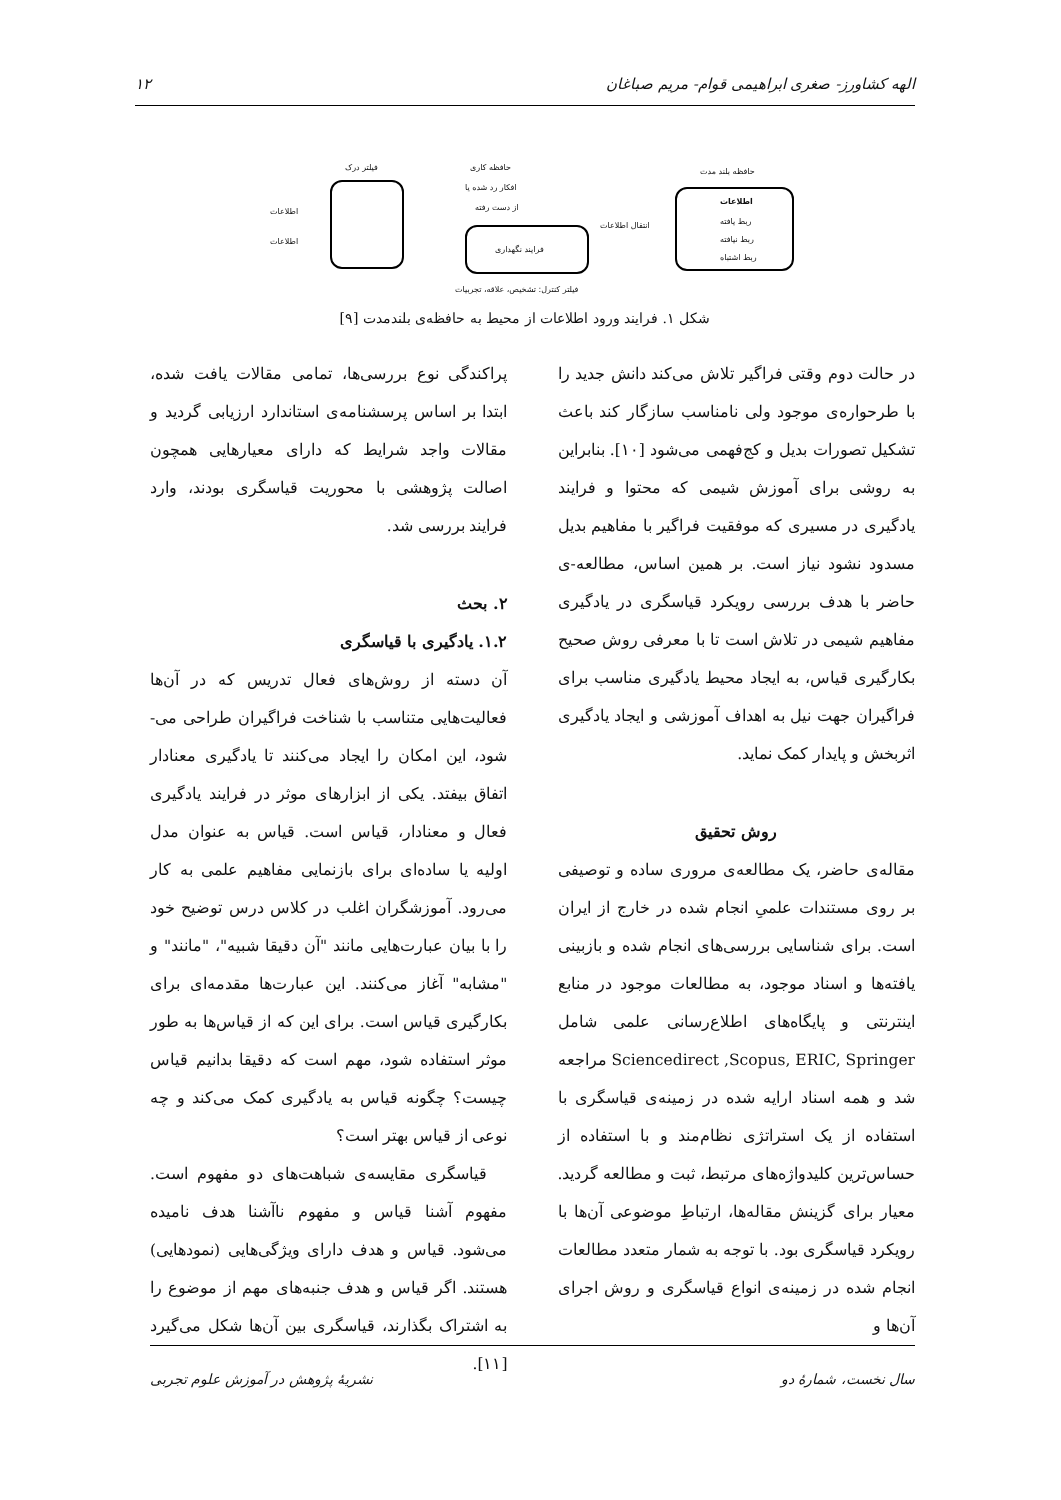الهه کشاورز- صغری ابراهیمی قوام- مریم صباغان ۱۲
فیلتر درک
اطلاعات
اطلاعات
حافظه کاری
افکار رد شده یا
از دست رفته
فرایند نگهداری
انتقال اطلاعات
حافظه بلند مدت
اطلاعات
ربط یافته
ربط نیافته
ربط اشتباه
فیلتر کنترل: تشخیص، علاقه، تجربیات
شکل ۱. فرایند ورود اطلاعات از محیط به حافظه‌ی بلندمدت [۹]
در حالت دوم وقتی فراگیر تلاش می‌کند دانش جدید را با طرحواره‌ی موجود ولی نامناسب سازگار کند باعث تشکیل تصورات بدیل و کج‌فهمی می‌شود [۱۰]. بنابراین به روشی برای آموزش شیمی که محتوا و فرایند یادگیری در مسیری که موفقیت فراگیر با مفاهیم بدیل مسدود نشود نیاز است. بر همین اساس، مطالعه-ی حاضر با هدف بررسی رویکرد قیاسگری در یادگیری مفاهیم شیمی در تلاش است تا با معرفی روش صحیح بکارگیری قیاس، به ایجاد محیط یادگیری مناسب برای فراگیران جهت نیل به اهداف آموزشی و ایجاد یادگیری اثربخش و پایدار کمک نماید.
روش تحقیق
مقاله‌ی حاضر، یک مطالعه‌ی مروری ساده و توصیفی بر روی مستندات علمیِ انجام شده در خارج از ایران است. برای شناسایی بررسی‌های انجام شده و بازبینی یافته‌ها و اسناد موجود، به مطالعات موجود در منابع اینترنتی و پایگاه‌های اطلاع‌رسانی علمی شامل Sciencedirect ,Scopus, ERIC, Springer مراجعه شد و همه اسناد ارایه شده در زمینه‌ی قیاسگری با استفاده از یک استراتژی نظام‌مند و با استفاده از حساس‌ترین کلیدواژه‌های مرتبط، ثبت و مطالعه گردید. معیار برای گزینش مقاله‌ها، ارتباطِ موضوعی آن‌ها با رویکرد قیاسگری بود. با توجه به شمار متعدد مطالعات انجام شده در زمینه‌ی انواع قیاسگری و روش اجرای آن‌ها و
پراکندگی نوع بررسی‌ها، تمامی مقالات یافت شده، ابتدا بر اساس پرسشنامه‌ی استاندارد ارزیابی گردید و مقالات واجد شرایط که دارای معیارهایی همچون اصالت پژوهشی با محوریت قیاسگری بودند، وارد فرایند بررسی شد.
۲. بحث
۱.۲. یادگیری با قیاسگری
آن دسته از روش‌های فعال تدریس که در آن‌ها فعالیت‌هایی متناسب با شناخت فراگیران طراحی می-شود، این امکان را ایجاد می‌کنند تا یادگیری معنادار اتفاق بیفتد. یکی از ابزارهای موثر در فرایند یادگیری فعال و معنادار، قیاس است. قیاس به عنوان مدل اولیه یا ساده‌ای برای بازنمایی مفاهیم علمی به کار می‌رود. آموزشگران اغلب در کلاس درس توضیح خود را با بیان عبارت‌هایی مانند "آن دقیقا شبیه"، "مانند" و "مشابه" آغاز می‌کنند. این عبارت‌ها مقدمه‌ای برای بکارگیری قیاس است. برای این که از قیاس‌ها به طور موثر استفاده شود، مهم است که دقیقا بدانیم قیاس چیست؟ چگونه قیاس به یادگیری کمک می‌کند و چه نوعی از قیاس بهتر است؟
قیاسگری مقایسه‌ی شباهت‌های دو مفهوم است. مفهوم آشنا قیاس و مفهوم ناآشنا هدف نامیده می‌شود. قیاس و هدف دارای ویژگی‌هایی (نمودهایی) هستند. اگر قیاس و هدف جنبه‌های مهم از موضوع را به اشتراک بگذارند، قیاسگری بین آن‌ها شکل می‌گیرد [۱۱].
سال نخست، شمارهٔ دو نشریهٔ پژوهش در آموزش علوم تجربی